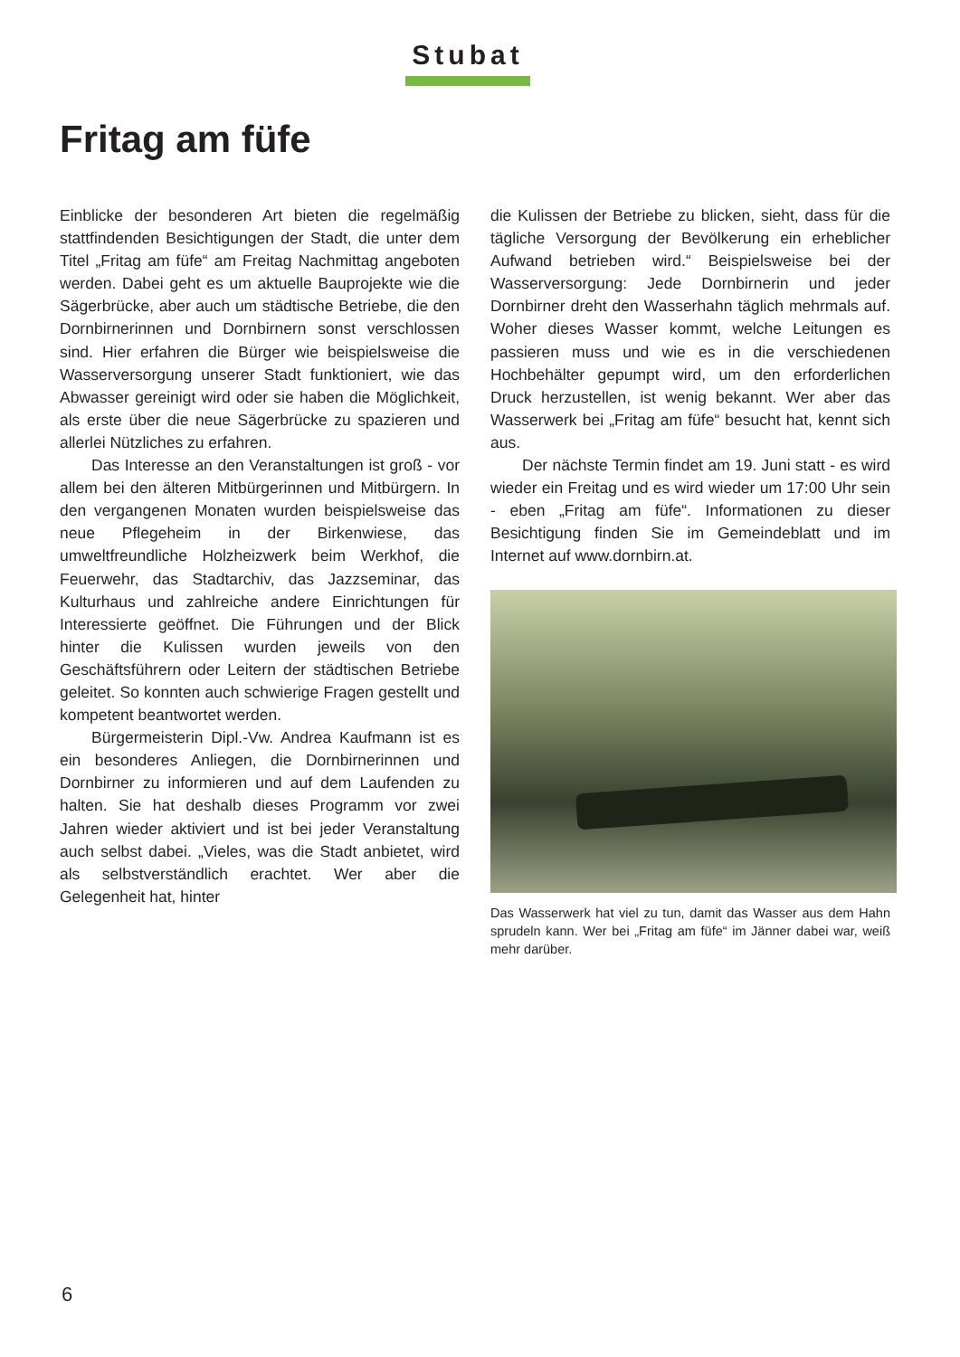Stubat
Fritag am füfe
Einblicke der besonderen Art bieten die regelmäßig stattfindenden Besichtigungen der Stadt, die unter dem Titel „Fritag am füfe“ am Freitag Nachmittag angeboten werden. Dabei geht es um aktuelle Bauprojekte wie die Sägerbrücke, aber auch um städtische Betriebe, die den Dornbirnerinnen und Dornbirnern sonst verschlossen sind. Hier erfahren die Bürger wie beispielsweise die Wasserversorgung unserer Stadt funktioniert, wie das Abwasser gereinigt wird oder sie haben die Möglichkeit, als erste über die neue Sägerbrücke zu spazieren und allerlei Nützliches zu erfahren.
Das Interesse an den Veranstaltungen ist groß - vor allem bei den älteren Mitbürgerinnen und Mitbürgern. In den vergangenen Monaten wurden beispielsweise das neue Pflegeheim in der Birkenwiese, das umweltfreundliche Holzheizwerk beim Werkhof, die Feuerwehr, das Stadtarchiv, das Jazzseminar, das Kulturhaus und zahlreiche andere Einrichtungen für Interessierte geöffnet. Die Führungen und der Blick hinter die Kulissen wurden jeweils von den Geschäftsführern oder Leitern der städtischen Betriebe geleitet. So konnten auch schwierige Fragen gestellt und kompetent beantwortet werden.
Bürgermeisterin Dipl.-Vw. Andrea Kaufmann ist es ein besonderes Anliegen, die Dornbirnerinnen und Dornbirner zu informieren und auf dem Laufenden zu halten. Sie hat deshalb dieses Programm vor zwei Jahren wieder aktiviert und ist bei jeder Veranstaltung auch selbst dabei. „Vieles, was die Stadt anbietet, wird als selbstverständlich erachtet. Wer aber die Gelegenheit hat, hinter
die Kulissen der Betriebe zu blicken, sieht, dass für die tägliche Versorgung der Bevölkerung ein erheblicher Aufwand betrieben wird.“ Beispielsweise bei der Wasserversorgung: Jede Dornbirnerin und jeder Dornbirner dreht den Wasserhahn täglich mehrmals auf. Woher dieses Wasser kommt, welche Leitungen es passieren muss und wie es in die verschiedenen Hochbehälter gepumpt wird, um den erforderlichen Druck herzustellen, ist wenig bekannt. Wer aber das Wasserwerk bei „Fritag am füfe“ besucht hat, kennt sich aus.
Der nächste Termin findet am 19. Juni statt - es wird wieder ein Freitag und es wird wieder um 17:00 Uhr sein - eben „Fritag am füfe“. Informationen zu dieser Besichtigung finden Sie im Gemeindeblatt und im Internet auf www.dornbirn.at.
Das Wasserwerk hat viel zu tun, damit das Wasser aus dem Hahn sprudeln kann. Wer bei „Fritag am füfe“ im Jänner dabei war, weiß mehr darüber.
6